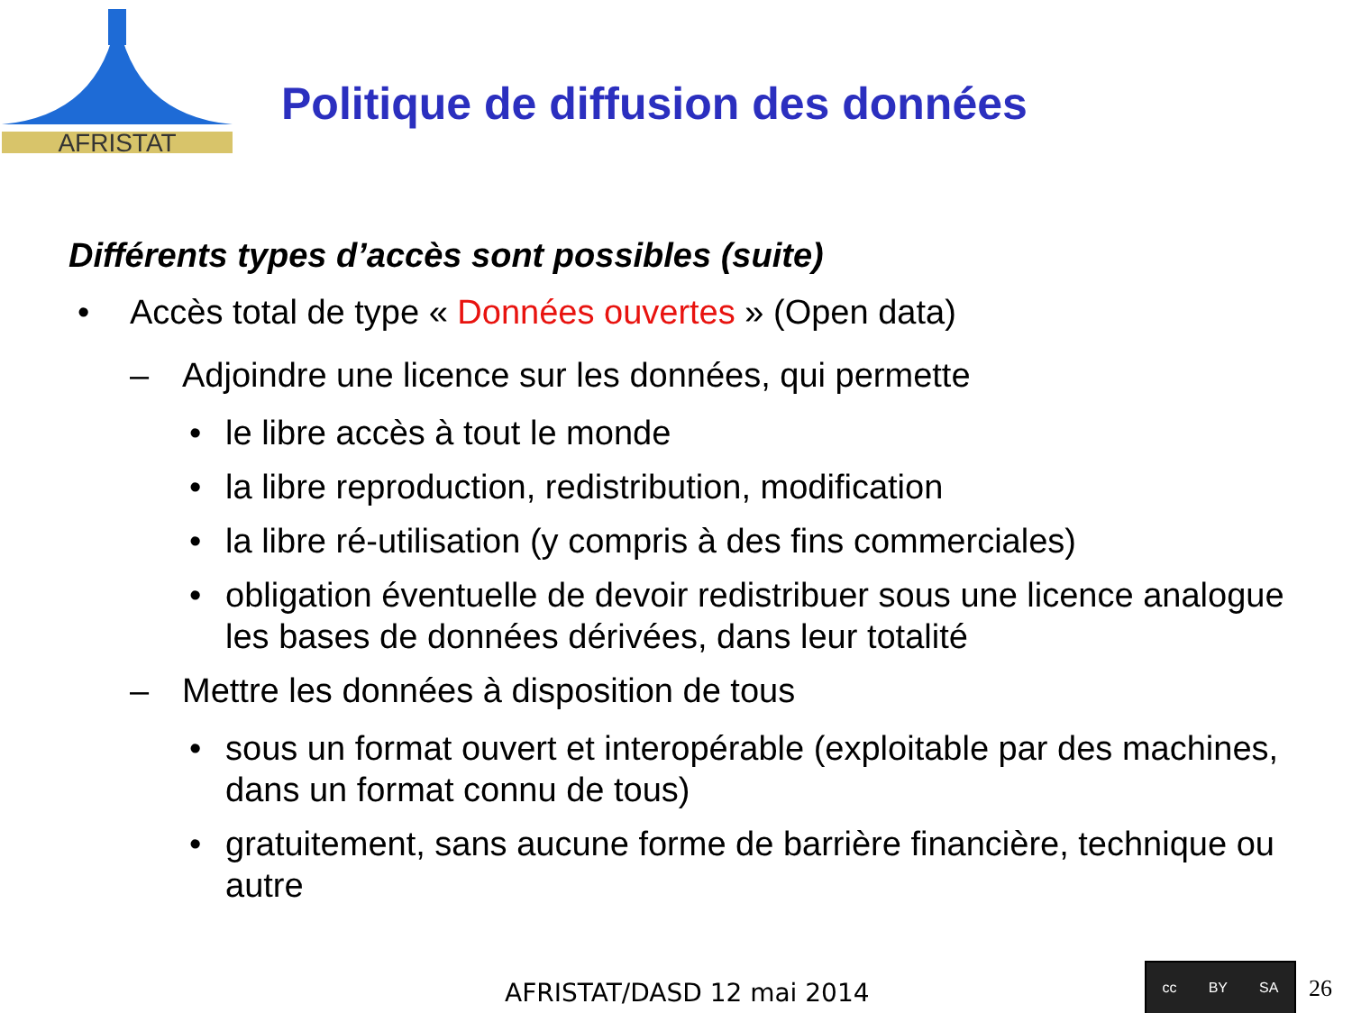AFRISTAT
Politique de diffusion des données
Différents types d’accès sont possibles (suite)
• Accès total de type « Données ouvertes » (Open data)
– Adjoindre une licence sur les données, qui permette
• le libre accès à tout le monde
• la libre reproduction, redistribution, modification
• la libre ré-utilisation (y compris à des fins commerciales)
• obligation éventuelle de devoir redistribuer sous une licence analogue les bases de données dérivées, dans leur totalité
– Mettre les données à disposition de tous
• sous un format ouvert et interopérable (exploitable par des machines, dans un format connu de tous)
• gratuitement, sans aucune forme de barrière financière, technique ou autre
AFRISTAT/DASD 12 mai 2014
cc BY SA
26